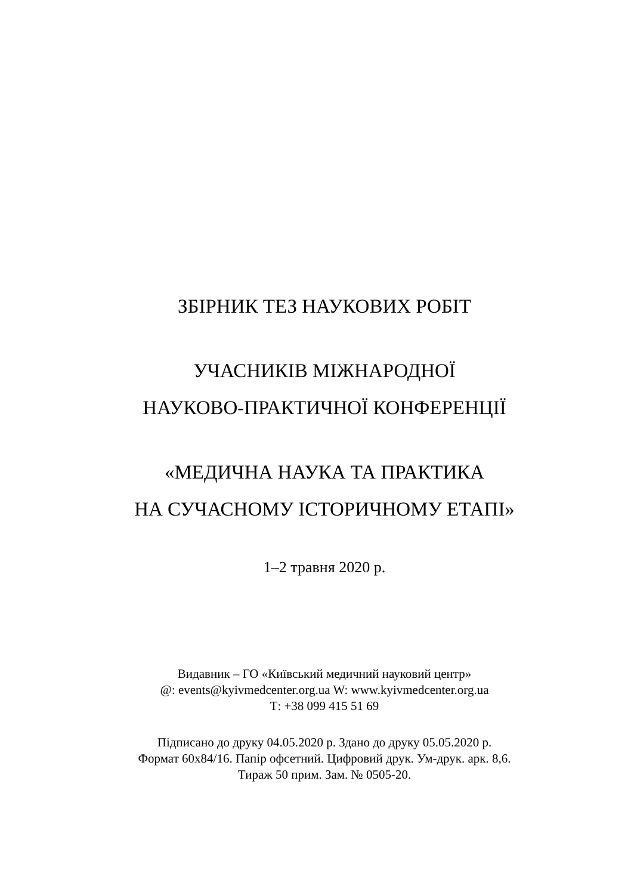ЗБІРНИК ТЕЗ НАУКОВИХ РОБІТ
УЧАСНИКІВ МІЖНАРОДНОЇ
НАУКОВО-ПРАКТИЧНОЇ КОНФЕРЕНЦІЇ
«МЕДИЧНА НАУКА ТА ПРАКТИКА
НА СУЧАСНОМУ ІСТОРИЧНОМУ ЕТАПІ»
1–2 травня 2020 р.
Видавник – ГО «Київський медичний науковий центр»
@: events@kyivmedcenter.org.ua W: www.kyivmedcenter.org.ua
Т: +38 099 415 51 69
Підписано до друку 04.05.2020 р. Здано до друку 05.05.2020 р.
Формат 60х84/16. Папір офсетний. Цифровий друк. Ум-друк. арк. 8,6.
Тираж 50 прим. Зам. № 0505-20.